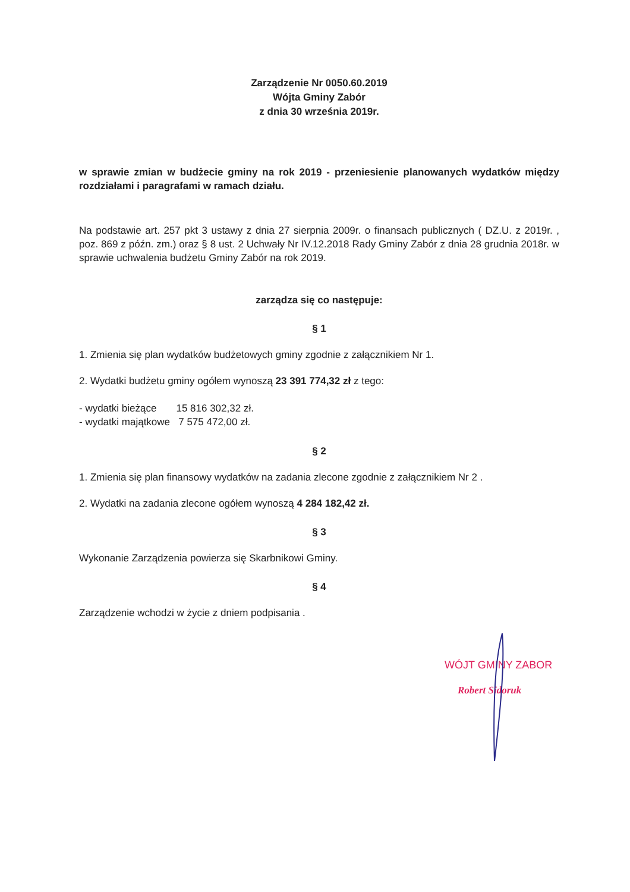Zarządzenie Nr 0050.60.2019
Wójta Gminy Zabór
z dnia 30 września 2019r.
w sprawie zmian w budżecie gminy na rok 2019 - przeniesienie planowanych wydatków między rozdziałami i paragrafami w ramach działu.
Na podstawie art. 257 pkt 3 ustawy z dnia 27 sierpnia 2009r. o finansach publicznych ( DZ.U. z 2019r. , poz. 869 z późn. zm.) oraz § 8 ust. 2 Uchwały Nr IV.12.2018 Rady Gminy Zabór z dnia 28 grudnia 2018r. w sprawie uchwalenia budżetu Gminy Zabór na rok 2019.
zarządza się co następuje:
§ 1
1. Zmienia się plan wydatków budżetowych gminy zgodnie z załącznikiem Nr 1.
2. Wydatki budżetu gminy ogółem wynoszą 23 391 774,32 zł z tego:
- wydatki bieżące 15 816 302,32 zł.
- wydatki majątkowe 7 575 472,00 zł.
§ 2
1. Zmienia się plan finansowy wydatków na zadania zlecone zgodnie z załącznikiem Nr 2 .
2. Wydatki na zadania zlecone ogółem wynoszą 4 284 182,42 zł.
§ 3
Wykonanie Zarządzenia powierza się Skarbnikowi Gminy.
§ 4
Zarządzenie wchodzi w życie z dniem podpisania .
WÓJT GMINY ZABOR
Robert Sidoruk